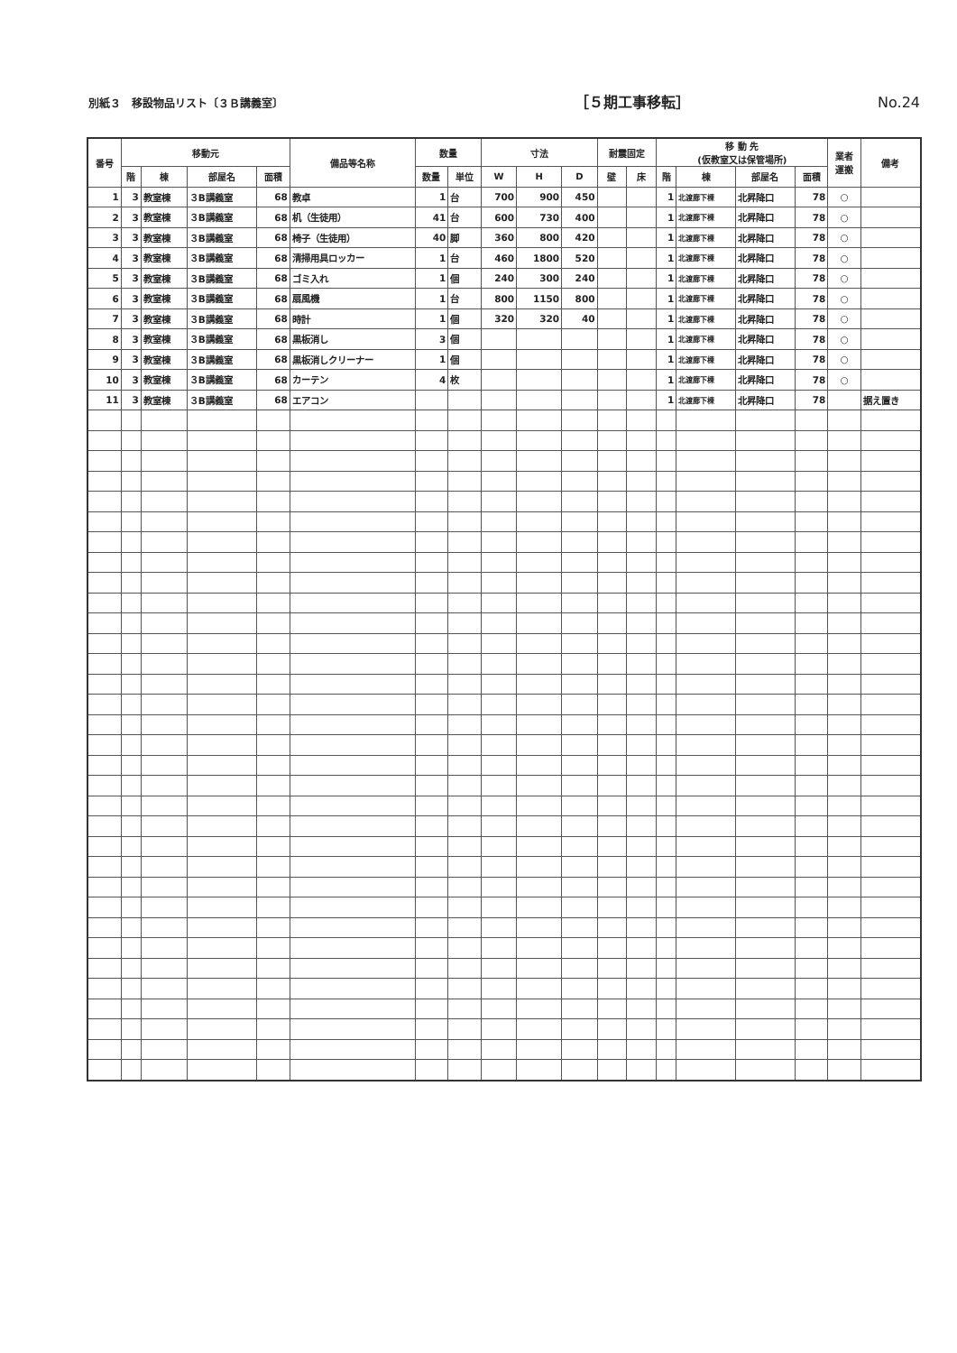別紙３　移設物品リスト〔３Ｂ講義室〕 ［５期工事移転］ No.24
| 番号 | 移動元 | | | | 備品等名称 | 数量 | | 寸法 | | | 耐震固定 | | 移 動 先 (仮教室又は保管場所) | | | | 業者 運搬 | 備考 |
| --- | --- | --- | --- | --- | --- | --- | --- | --- | --- | --- | --- | --- | --- | --- | --- | --- | --- | --- |
| | 階 | 棟 | 部屋名 | 面積 | | 数量 | 単位 | W | H | D | 壁 | 床 | 階 | 棟 | 部屋名 | 面積 | | |
| 1 | 3 | 教室棟 | ３B講義室 | 68 | 教卓 | 1 | 台 | 700 | 900 | 450 | | | 1 | 北渡廊下棟 | 北昇降口 | 78 | ○ | |
| 2 | 3 | 教室棟 | ３B講義室 | 68 | 机（生徒用） | 41 | 台 | 600 | 730 | 400 | | | 1 | 北渡廊下棟 | 北昇降口 | 78 | ○ | |
| 3 | 3 | 教室棟 | ３B講義室 | 68 | 椅子（生徒用） | 40 | 脚 | 360 | 800 | 420 | | | 1 | 北渡廊下棟 | 北昇降口 | 78 | ○ | |
| 4 | 3 | 教室棟 | ３B講義室 | 68 | 清掃用具ロッカー | 1 | 台 | 460 | 1800 | 520 | | | 1 | 北渡廊下棟 | 北昇降口 | 78 | ○ | |
| 5 | 3 | 教室棟 | ３B講義室 | 68 | ゴミ入れ | 1 | 個 | 240 | 300 | 240 | | | 1 | 北渡廊下棟 | 北昇降口 | 78 | ○ | |
| 6 | 3 | 教室棟 | ３B講義室 | 68 | 扇風機 | 1 | 台 | 800 | 1150 | 800 | | | 1 | 北渡廊下棟 | 北昇降口 | 78 | ○ | |
| 7 | 3 | 教室棟 | ３B講義室 | 68 | 時計 | 1 | 個 | 320 | 320 | 40 | | | 1 | 北渡廊下棟 | 北昇降口 | 78 | ○ | |
| 8 | 3 | 教室棟 | ３B講義室 | 68 | 黒板消し | 3 | 個 | | | | | | 1 | 北渡廊下棟 | 北昇降口 | 78 | ○ | |
| 9 | 3 | 教室棟 | ３B講義室 | 68 | 黒板消しクリーナー | 1 | 個 | | | | | | 1 | 北渡廊下棟 | 北昇降口 | 78 | ○ | |
| 10 | 3 | 教室棟 | ３B講義室 | 68 | カーテン | 4 | 枚 | | | | | | 1 | 北渡廊下棟 | 北昇降口 | 78 | ○ | |
| 11 | 3 | 教室棟 | ３B講義室 | 68 | エアコン | | | | | | | | 1 | 北渡廊下棟 | 北昇降口 | 78 | | 据え置き |